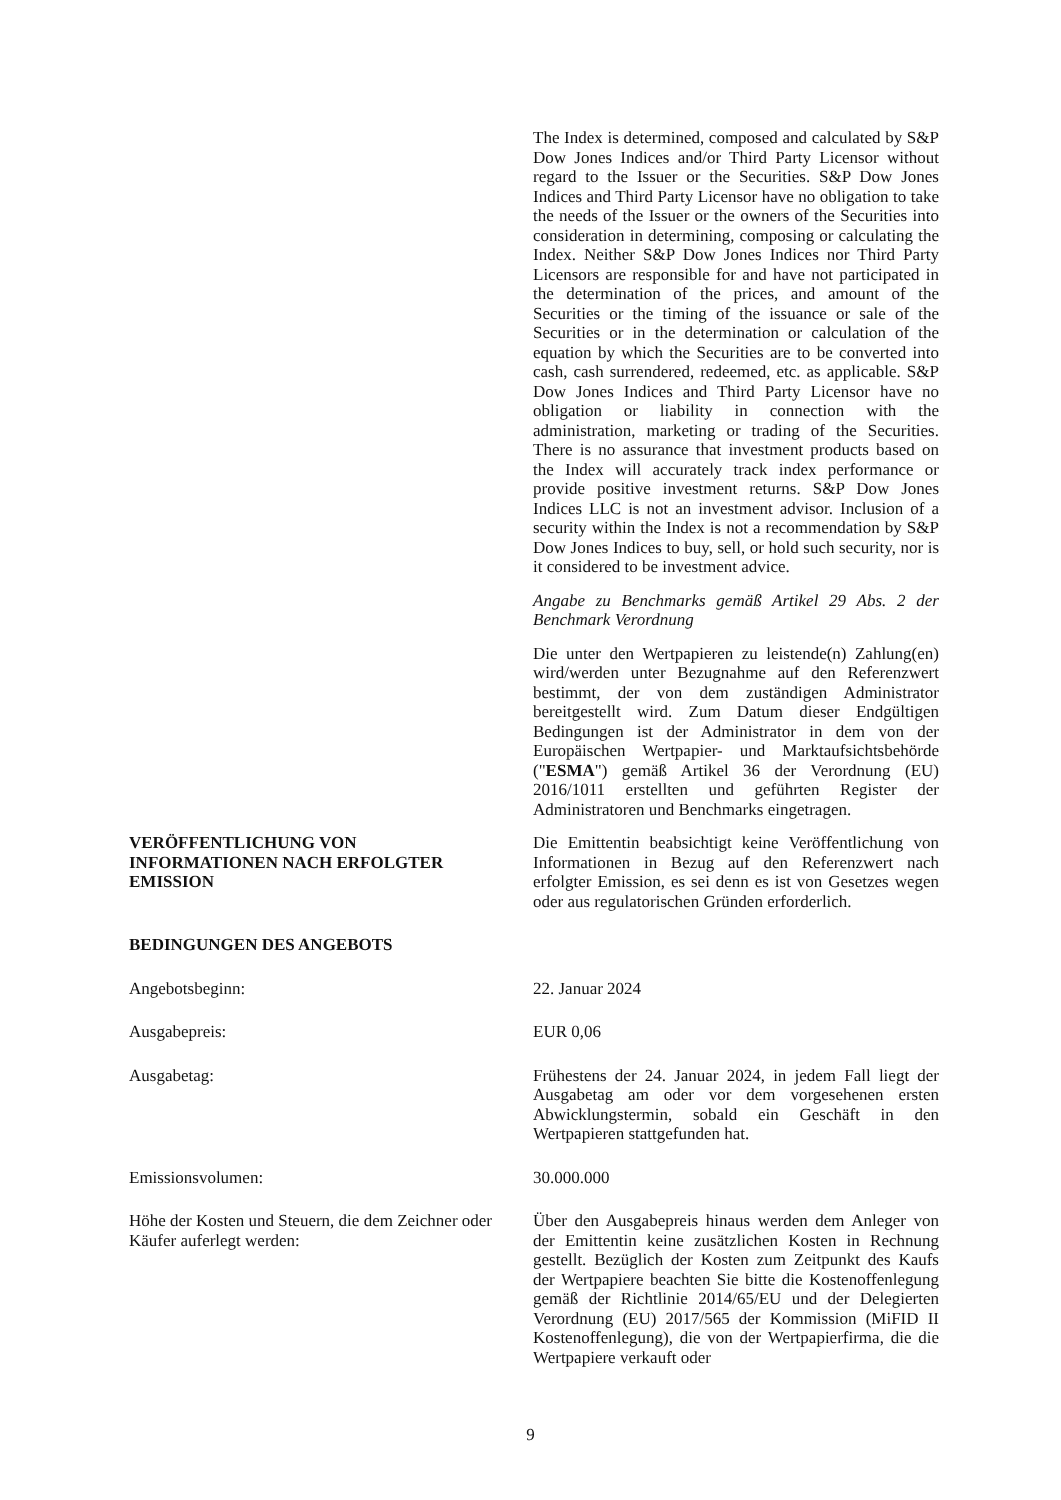The Index is determined, composed and calculated by S&P Dow Jones Indices and/or Third Party Licensor without regard to the Issuer or the Securities. S&P Dow Jones Indices and Third Party Licensor have no obligation to take the needs of the Issuer or the owners of the Securities into consideration in determining, composing or calculating the Index. Neither S&P Dow Jones Indices nor Third Party Licensors are responsible for and have not participated in the determination of the prices, and amount of the Securities or the timing of the issuance or sale of the Securities or in the determination or calculation of the equation by which the Securities are to be converted into cash, cash surrendered, redeemed, etc. as applicable. S&P Dow Jones Indices and Third Party Licensor have no obligation or liability in connection with the administration, marketing or trading of the Securities. There is no assurance that investment products based on the Index will accurately track index performance or provide positive investment returns. S&P Dow Jones Indices LLC is not an investment advisor. Inclusion of a security within the Index is not a recommendation by S&P Dow Jones Indices to buy, sell, or hold such security, nor is it considered to be investment advice.
Angabe zu Benchmarks gemäß Artikel 29 Abs. 2 der Benchmark Verordnung
Die unter den Wertpapieren zu leistende(n) Zahlung(en) wird/werden unter Bezugnahme auf den Referenzwert bestimmt, der von dem zuständigen Administrator bereitgestellt wird. Zum Datum dieser Endgültigen Bedingungen ist der Administrator in dem von der Europäischen Wertpapier- und Marktaufsichtsbehörde ("ESMA") gemäß Artikel 36 der Verordnung (EU) 2016/1011 erstellten und geführten Register der Administratoren und Benchmarks eingetragen.
VERÖFFENTLICHUNG VON
INFORMATIONEN NACH ERFOLGTER
EMISSION
Die Emittentin beabsichtigt keine Veröffentlichung von Informationen in Bezug auf den Referenzwert nach erfolgter Emission, es sei denn es ist von Gesetzes wegen oder aus regulatorischen Gründen erforderlich.
BEDINGUNGEN DES ANGEBOTS
Angebotsbeginn: 22. Januar 2024
Ausgabepreis: EUR 0,06
Ausgabetag: Frühestens der 24. Januar 2024, in jedem Fall liegt der Ausgabetag am oder vor dem vorgesehenen ersten Abwicklungstermin, sobald ein Geschäft in den Wertpapieren stattgefunden hat.
Emissionsvolumen: 30.000.000
Höhe der Kosten und Steuern, die dem Zeichner oder Käufer auferlegt werden:
Über den Ausgabepreis hinaus werden dem Anleger von der Emittentin keine zusätzlichen Kosten in Rechnung gestellt. Bezüglich der Kosten zum Zeitpunkt des Kaufs der Wertpapiere beachten Sie bitte die Kostenoffenlegung gemäß der Richtlinie 2014/65/EU und der Delegierten Verordnung (EU) 2017/565 der Kommission (MiFID II Kostenoffenlegung), die von der Wertpapierfirma, die die Wertpapiere verkauft oder
9